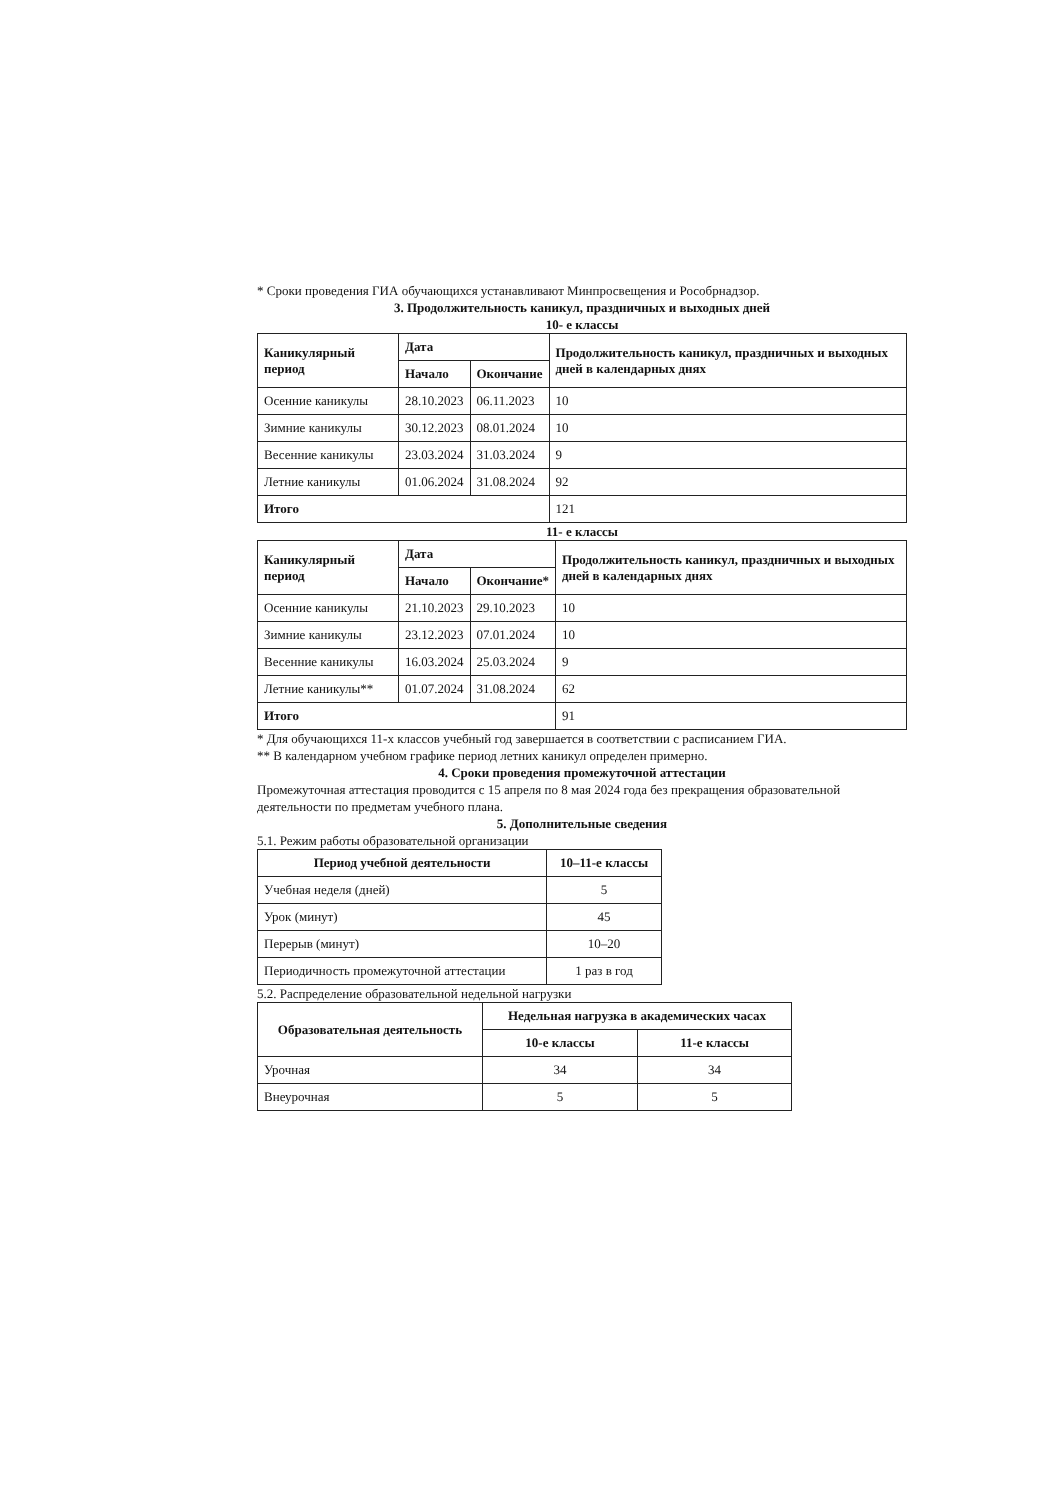* Сроки проведения ГИА обучающихся устанавливают Минпросвещения и Рособрнадзор.
3. Продолжительность каникул, праздничных и выходных дней
10- е классы
| Каникулярный период | Дата | | Продолжительность каникул, праздничных и выходных дней в календарных днях |
| --- | --- | --- | --- |
| | Начало | Окончание | |
| Осенние каникулы | 28.10.2023 | 06.11.2023 | 10 |
| Зимние каникулы | 30.12.2023 | 08.01.2024 | 10 |
| Весенние каникулы | 23.03.2024 | 31.03.2024 | 9 |
| Летние каникулы | 01.06.2024 | 31.08.2024 | 92 |
| Итого | | | 121 |
11- е классы
| Каникулярный период | Дата | | Продолжительность каникул, праздничных и выходных дней в календарных днях |
| --- | --- | --- | --- |
| | Начало | Окончание* | |
| Осенние каникулы | 21.10.2023 | 29.10.2023 | 10 |
| Зимние каникулы | 23.12.2023 | 07.01.2024 | 10 |
| Весенние каникулы | 16.03.2024 | 25.03.2024 | 9 |
| Летние каникулы** | 01.07.2024 | 31.08.2024 | 62 |
| Итого | | | 91 |
* Для обучающихся 11-х классов учебный год завершается в соответствии с расписанием ГИА.
** В календарном учебном графике период летних каникул определен примерно.
4. Сроки проведения промежуточной аттестации
Промежуточная аттестация проводится с 15 апреля по 8 мая 2024 года без прекращения образовательной деятельности по предметам учебного плана.
5. Дополнительные сведения
5.1. Режим работы образовательной организации
| Период учебной деятельности | 10–11-е классы |
| --- | --- |
| Учебная неделя (дней) | 5 |
| Урок (минут) | 45 |
| Перерыв (минут) | 10–20 |
| Периодичность промежуточной аттестации | 1 раз в год |
5.2. Распределение образовательной недельной нагрузки
| Образовательная деятельность | Недельная нагрузка в академических часах | |
| --- | --- | --- |
| | 10-е классы | 11-е классы |
| Урочная | 34 | 34 |
| Внеурочная | 5 | 5 |